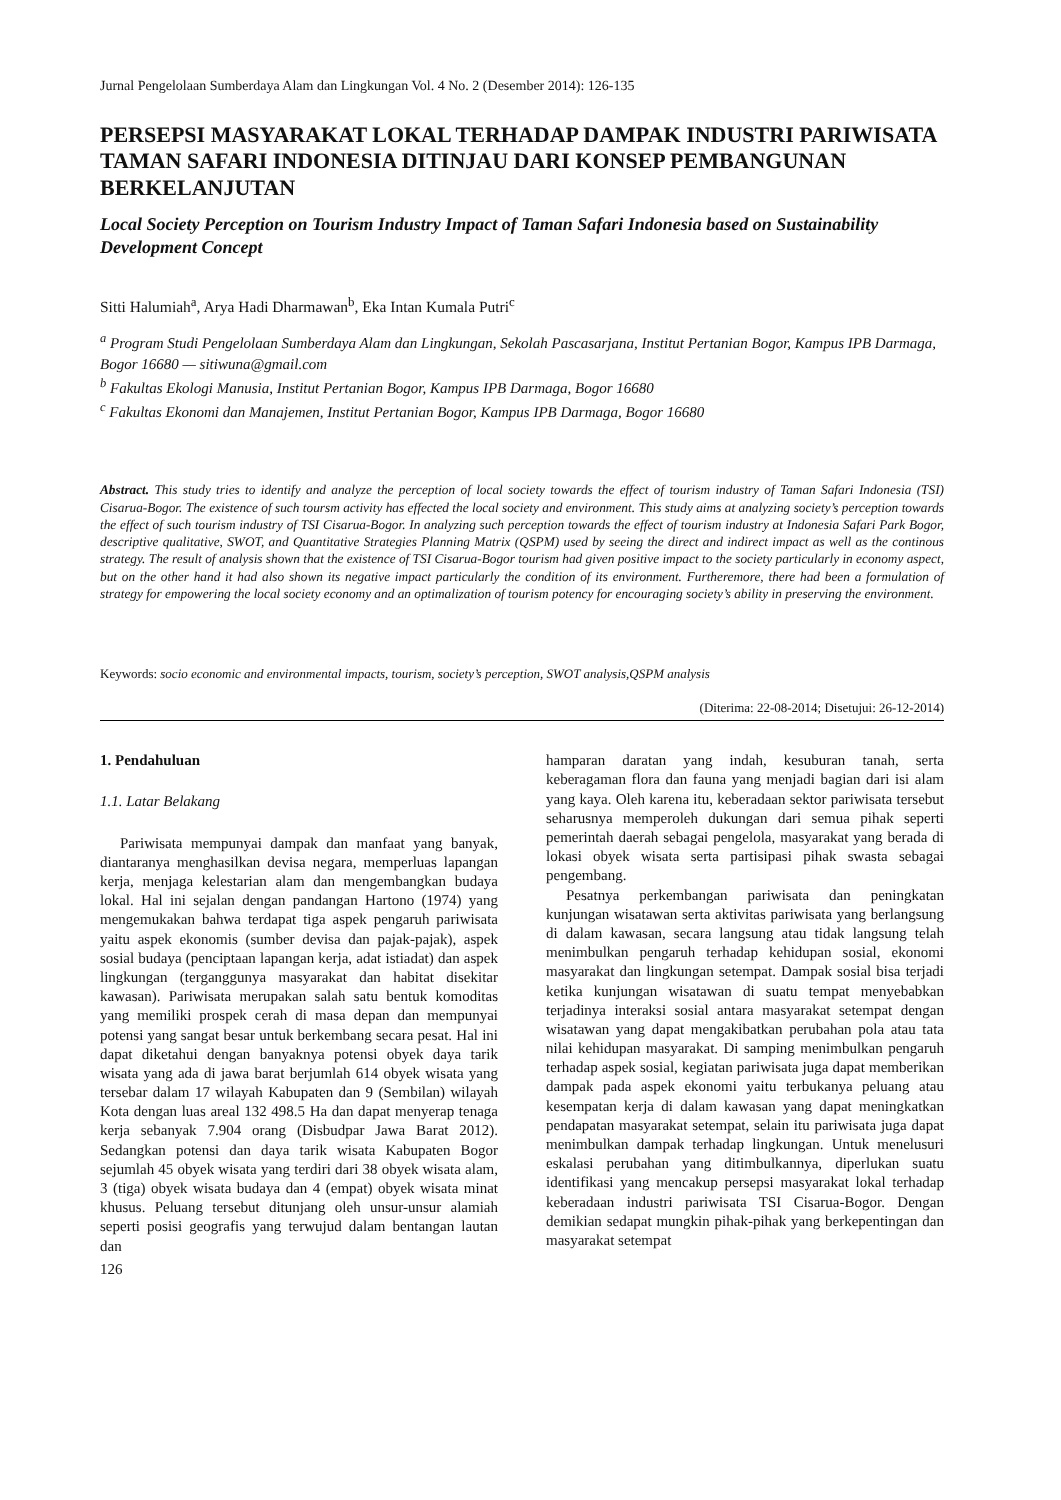Jurnal Pengelolaan Sumberdaya Alam dan Lingkungan Vol. 4 No. 2 (Desember 2014): 126-135
PERSEPSI MASYARAKAT LOKAL TERHADAP DAMPAK INDUSTRI PARIWISATA TAMAN SAFARI INDONESIA DITINJAU DARI KONSEP PEMBANGUNAN BERKELANJUTAN
Local Society Perception on Tourism Industry Impact of Taman Safari Indonesia based on Sustainability Development Concept
Sitti Halumiah<sup>a</sup>, Arya Hadi Dharmawan<sup>b</sup>, Eka Intan Kumala Putri<sup>c</sup>
<sup>a</sup> Program Studi Pengelolaan Sumberdaya Alam dan Lingkungan, Sekolah Pascasarjana, Institut Pertanian Bogor, Kampus IPB Darmaga, Bogor 16680 — sitiwuna@gmail.com
<sup>b</sup> Fakultas Ekologi Manusia, Institut Pertanian Bogor, Kampus IPB Darmaga, Bogor 16680
<sup>c</sup> Fakultas Ekonomi dan Manajemen, Institut Pertanian Bogor, Kampus IPB Darmaga, Bogor 16680
Abstract. This study tries to identify and analyze the perception of local society towards the effect of tourism industry of Taman Safari Indonesia (TSI) Cisarua-Bogor. The existence of such toursm activity has effected the local society and environment. This study aims at analyzing society’s perception towards the effect of such tourism industry of TSI Cisarua-Bogor. In analyzing such perception towards the effect of tourism industry at Indonesia Safari Park Bogor, descriptive qualitative, SWOT, and Quantitative Strategies Planning Matrix (QSPM) used by seeing the direct and indirect impact as well as the continous strategy. The result of analysis shown that the existence of TSI Cisarua-Bogor tourism had given positive impact to the society particularly in economy aspect, but on the other hand it had also shown its negative impact particularly the condition of its environment. Furtheremore, there had been a formulation of strategy for empowering the local society economy and an optimalization of tourism potency for encouraging society’s ability in preserving the environment.
Keywords: socio economic and environmental impacts, tourism, society’s perception, SWOT analysis,QSPM analysis
(Diterima: 22-08-2014; Disetujui: 26-12-2014)
1. Pendahuluan
1.1. Latar Belakang
Pariwisata mempunyai dampak dan manfaat yang banyak, diantaranya menghasilkan devisa negara, memperluas lapangan kerja, menjaga kelestarian alam dan mengembangkan budaya lokal. Hal ini sejalan dengan pandangan Hartono (1974) yang mengemukakan bahwa terdapat tiga aspek pengaruh pariwisata yaitu aspek ekonomis (sumber devisa dan pajak-pajak), aspek sosial budaya (penciptaan lapangan kerja, adat istiadat) dan aspek lingkungan (terganggunya masyarakat dan habitat disekitar kawasan). Pariwisata merupakan salah satu bentuk komoditas yang memiliki prospek cerah di masa depan dan mempunyai potensi yang sangat besar untuk berkembang secara pesat. Hal ini dapat diketahui dengan banyaknya potensi obyek daya tarik wisata yang ada di jawa barat berjumlah 614 obyek wisata yang tersebar dalam 17 wilayah Kabupaten dan 9 (Sembilan) wilayah Kota dengan luas areal 132 498.5 Ha dan dapat menyerap tenaga kerja sebanyak 7.904 orang (Disbudpar Jawa Barat 2012). Sedangkan potensi dan daya tarik wisata Kabupaten Bogor sejumlah 45 obyek wisata yang terdiri dari 38 obyek wisata alam, 3 (tiga) obyek wisata budaya dan 4 (empat) obyek wisata minat khusus. Peluang tersebut ditunjang oleh unsur-unsur alamiah seperti posisi geografis yang terwujud dalam bentangan lautan dan
126
hamparan daratan yang indah, kesuburan tanah, serta keberagaman flora dan fauna yang menjadi bagian dari isi alam yang kaya. Oleh karena itu, keberadaan sektor pariwisata tersebut seharusnya memperoleh dukungan dari semua pihak seperti pemerintah daerah sebagai pengelola, masyarakat yang berada di lokasi obyek wisata serta partisipasi pihak swasta sebagai pengembang.
Pesatnya perkembangan pariwisata dan peningkatan kunjungan wisatawan serta aktivitas pariwisata yang berlangsung di dalam kawasan, secara langsung atau tidak langsung telah menimbulkan pengaruh terhadap kehidupan sosial, ekonomi masyarakat dan lingkungan setempat. Dampak sosial bisa terjadi ketika kunjungan wisatawan di suatu tempat menyebabkan terjadinya interaksi sosial antara masyarakat setempat dengan wisatawan yang dapat mengakibatkan perubahan pola atau tata nilai kehidupan masyarakat. Di samping menimbulkan pengaruh terhadap aspek sosial, kegiatan pariwisata juga dapat memberikan dampak pada aspek ekonomi yaitu terbukanya peluang atau kesempatan kerja di dalam kawasan yang dapat meningkatkan pendapatan masyarakat setempat, selain itu pariwisata juga dapat menimbulkan dampak terhadap lingkungan. Untuk menelusuri eskalasi perubahan yang ditimbulkannya, diperlukan suatu identifikasi yang mencakup persepsi masyarakat lokal terhadap keberadaan industri pariwisata TSI Cisarua-Bogor. Dengan demikian sedapat mungkin pihak-pihak yang berkepentingan dan masyarakat setempat